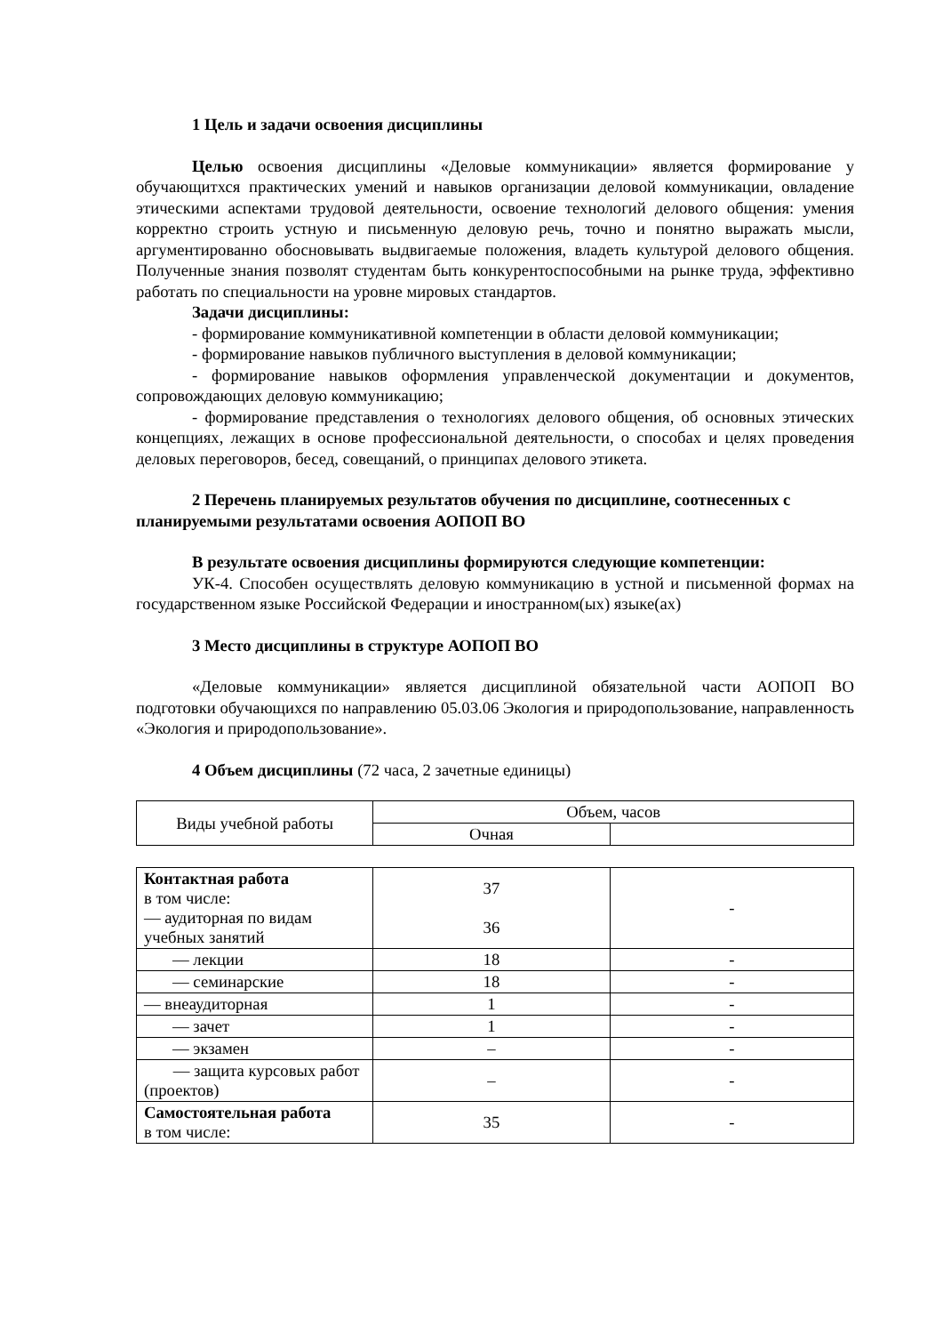1 Цель и задачи освоения дисциплины
Целью освоения дисциплины «Деловые коммуникации» является формирование у обучающитхся практических умений и навыков организации деловой коммуникации, овладение этическими аспектами трудовой деятельности, освоение технологий делового общения: умения корректно строить устную и письменную деловую речь, точно и понятно выражать мысли, аргументированно обосновывать выдвигаемые положения, владеть культурой делового общения. Полученные знания позволят студентам быть конкурентоспособными на рынке труда, эффективно работать по специальности на уровне мировых стандартов.
Задачи дисциплины:
- формирование коммуникативной компетенции в области деловой коммуникации;
- формирование навыков публичного выступления в деловой коммуникации;
- формирование навыков оформления управленческой документации и документов, сопровождающих деловую коммуникацию;
- формирование представления о технологиях делового общения, об основных этических концепциях, лежащих в основе профессиональной деятельности, о способах и целях проведения деловых переговоров, бесед, совещаний, о принципах делового этикета.
2 Перечень планируемых результатов обучения по дисциплине, соотнесенных с планируемыми результатами освоения АОПОП ВО
В результате освоения дисциплины формируются следующие компетенции:
УК-4. Способен осуществлять деловую коммуникацию в устной и письменной формах на государственном языке Российской Федерации и иностранном(ых) языке(ах)
3 Место дисциплины в структуре АОПОП ВО
«Деловые коммуникации» является дисциплиной обязательной части АОПОП ВО подготовки обучающихся по направлению 05.03.06 Экология и природопользование, направленность «Экология и природопользование».
4 Объем дисциплины (72 часа, 2 зачетные единицы)
| Виды учебной работы | Объем, часов | |
| | Очная | |
| Контактная работа в том числе: — аудиторная по видам учебных занятий | 37 36 | - |
| — лекции | 18 | - |
| — семинарские | 18 | - |
| — внеаудиторная | 1 | - |
| — зачет | 1 | - |
| — экзамен | – | - |
| — защита курсовых работ (проектов) | – | - |
| Самостоятельная работа в том числе: | 35 | - |